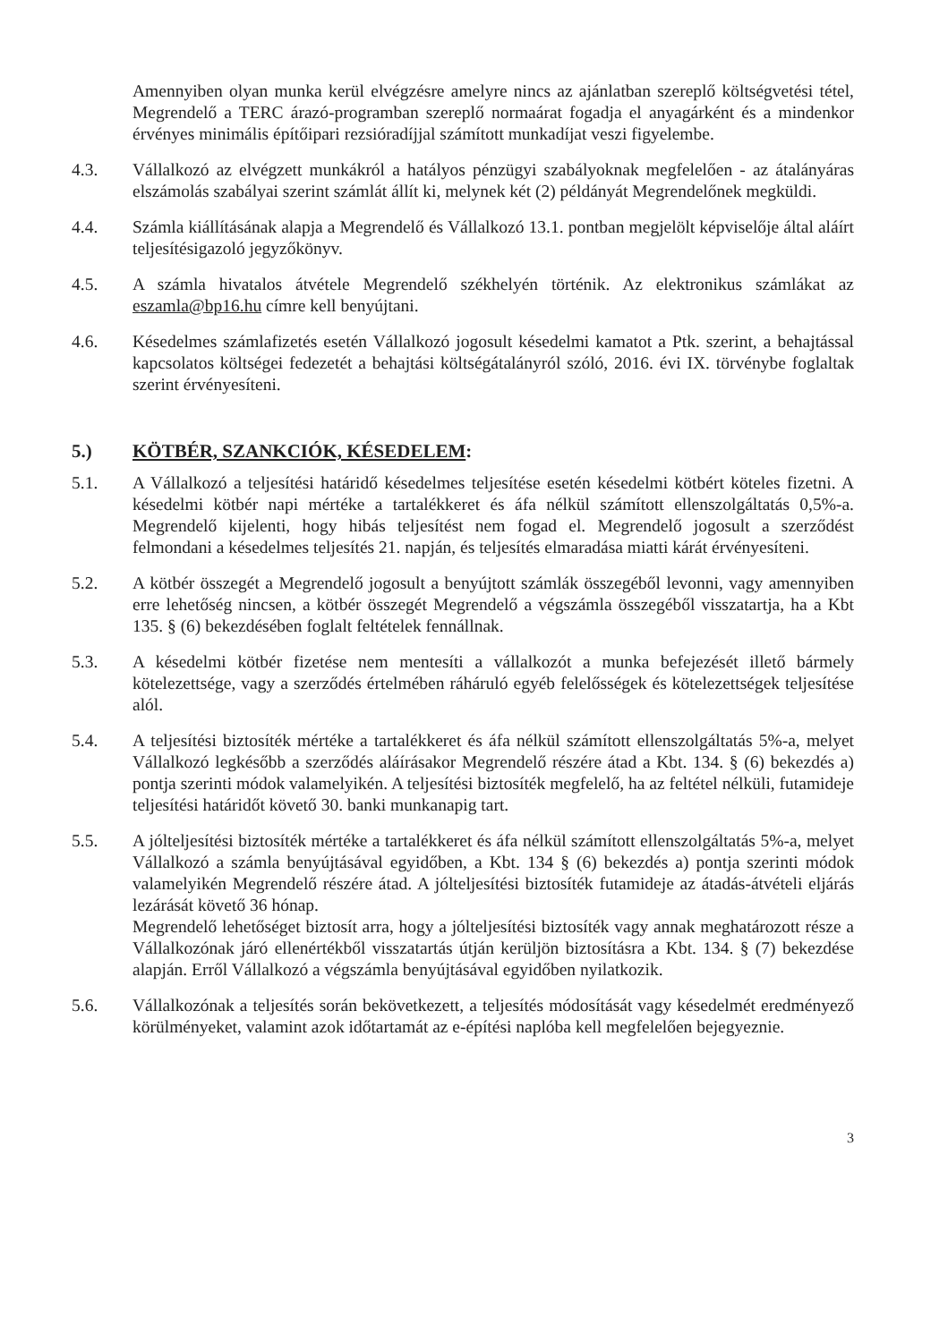Amennyiben olyan munka kerül elvégzésre amelyre nincs az ajánlatban szereplő költségvetési tétel, Megrendelő a TERC árazó-programban szereplő normaárat fogadja el anyagárként és a mindenkor érvényes minimális építőipari rezsióradíjjal számított munkadíjat veszi figyelembe.
4.3. Vállalkozó az elvégzett munkákról a hatályos pénzügyi szabályoknak megfelelően - az átalányáras elszámolás szabályai szerint számlát állít ki, melynek két (2) példányát Megrendelőnek megküldi.
4.4. Számla kiállításának alapja a Megrendelő és Vállalkozó 13.1. pontban megjelölt képviselője által aláírt teljesítésigazoló jegyzőkönyv.
4.5. A számla hivatalos átvétele Megrendelő székhelyén történik. Az elektronikus számlákat az eszamla@bp16.hu címre kell benyújtani.
4.6. Késedelmes számlafizetés esetén Vállalkozó jogosult késedelmi kamatot a Ptk. szerint, a behajtással kapcsolatos költségei fedezetét a behajtási költségátalányról szóló, 2016. évi IX. törvénybe foglaltak szerint érvényesíteni.
5.) KÖTBÉR, SZANKCIÓK, KÉSEDELEM:
5.1. A Vállalkozó a teljesítési határidő késedelmes teljesítése esetén késedelmi kötbért köteles fizetni. A késedelmi kötbér napi mértéke a tartalékkeret és áfa nélkül számított ellenszolgáltatás 0,5%-a. Megrendelő kijelenti, hogy hibás teljesítést nem fogad el. Megrendelő jogosult a szerződést felmondani a késedelmes teljesítés 21. napján, és teljesítés elmaradása miatti kárát érvényesíteni.
5.2. A kötbér összegét a Megrendelő jogosult a benyújtott számlák összegéből levonni, vagy amennyiben erre lehetőség nincsen, a kötbér összegét Megrendelő a végszámla összegéből visszatartja, ha a Kbt 135. § (6) bekezdésében foglalt feltételek fennállnak.
5.3. A késedelmi kötbér fizetése nem mentesíti a vállalkozót a munka befejezését illető bármely kötelezettsége, vagy a szerződés értelmében ráháruló egyéb felelősségek és kötelezettségek teljesítése alól.
5.4. A teljesítési biztosíték mértéke a tartalékkeret és áfa nélkül számított ellenszolgáltatás 5%-a, melyet Vállalkozó legkésőbb a szerződés aláírásakor Megrendelő részére átad a Kbt. 134. § (6) bekezdés a) pontja szerinti módok valamelyikén. A teljesítési biztosíték megfelelő, ha az feltétel nélküli, futamideje teljesítési határidőt követő 30. banki munkanapig tart.
5.5. A jólteljesítési biztosíték mértéke a tartalékkeret és áfa nélkül számított ellenszolgáltatás 5%-a, melyet Vállalkozó a számla benyújtásával egyidőben, a Kbt. 134 § (6) bekezdés a) pontja szerinti módok valamelyikén Megrendelő részére átad. A jólteljesítési biztosíték futamideje az átadás-átvételi eljárás lezárását követő 36 hónap.
Megrendelő lehetőséget biztosít arra, hogy a jólteljesítési biztosíték vagy annak meghatározott része a Vállalkozónak járó ellenértékből visszatartás útján kerüljön biztosításra a Kbt. 134. § (7) bekezdése alapján. Erről Vállalkozó a végszámla benyújtásával egyidőben nyilatkozik.
5.6. Vállalkozónak a teljesítés során bekövetkezett, a teljesítés módosítását vagy késedelmét eredményező körülményeket, valamint azok időtartamát az e-építési naplóba kell megfelelően bejegyeznie.
3